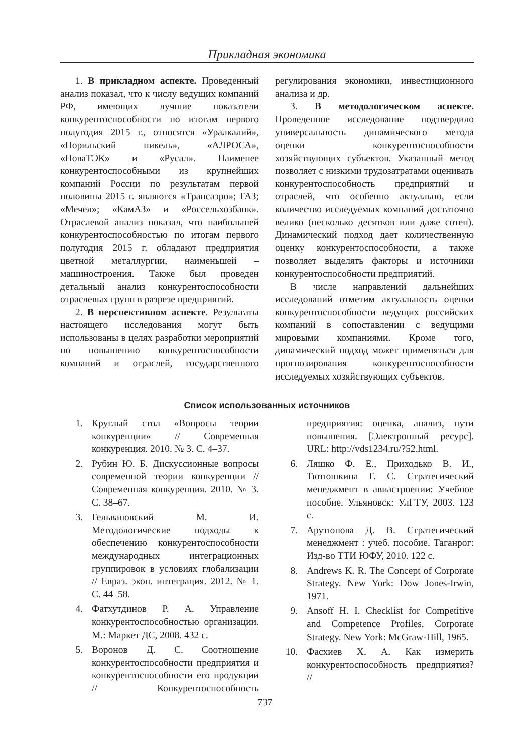Прикладная экономика
1. В прикладном аспекте. Проведенный анализ показал, что к числу ведущих компаний РФ, имеющих лучшие показатели конкурентоспособности по итогам первого полугодия 2015 г., относятся «Уралкалий», «Норильский никель», «АЛРОСА», «НоваТЭК» и «Русал». Наименее конкурентоспособными из крупнейших компаний России по результатам первой половины 2015 г. являются «Трансаэро»; ГАЗ; «Мечел»; «КамАЗ» и «Россельхозбанк». Отраслевой анализ показал, что наибольшей конкурентоспособностью по итогам первого полугодия 2015 г. обладают предприятия цветной металлургии, наименьшей – машиностроения. Также был проведен детальный анализ конкурентоспособности отраслевых групп в разрезе предприятий.
2. В перспективном аспекте. Результаты настоящего исследования могут быть использованы в целях разработки мероприятий по повышению конкурентоспособности компаний и отраслей, государственного регулирования экономики, инвестиционного анализа и др.
3. В методологическом аспекте. Проведенное исследование подтвердило универсальность динамического метода оценки конкурентоспособности хозяйствующих субъектов. Указанный метод позволяет с низкими трудозатратами оценивать конкурентоспособность предприятий и отраслей, что особенно актуально, если количество исследуемых компаний достаточно велико (несколько десятков или даже сотен). Динамический подход дает количественную оценку конкурентоспособности, а также позволяет выделять факторы и источники конкурентоспособности предприятий.
В числе направлений дальнейших исследований отметим актуальность оценки конкурентоспособности ведущих российских компаний в сопоставлении с ведущими мировыми компаниями. Кроме того, динамический подход может применяться для прогнозирования конкурентоспособности исследуемых хозяйствующих субъектов.
Список использованных источников
1. Круглый стол «Вопросы теории конкуренции» // Современная конкуренция. 2010. № 3. С. 4–37.
2. Рубин Ю. Б. Дискуссионные вопросы современной теории конкуренции // Современная конкуренция. 2010. № 3. С. 38–67.
3. Гельвановский М. И. Методологические подходы к обеспечению конкурентоспособности международных интеграционных группировок в условиях глобализации // Евраз. экон. интеграция. 2012. № 1. С. 44–58.
4. Фатхутдинов Р. А. Управление конкурентоспособностью организации. М.: Маркет ДС, 2008. 432 с.
5. Воронов Д. С. Соотношение конкурентоспособности предприятия и конкурентоспособности его продукции // Конкурентоспособность предприятия: оценка, анализ, пути повышения. [Электронный ресурс]. URL: http://vds1234.ru/?52.html.
6. Ляшко Ф. Е., Приходько В. И., Тютюшкина Г. С. Стратегический менеджмент в авиастроении: Учебное пособие. Ульяновск: УлГТУ, 2003. 123 с.
7. Арутюнова Д. В. Стратегический менеджмент : учеб. пособие. Таганрог: Изд-во ТТИ ЮФУ, 2010. 122 с.
8. Andrews K. R. The Concept of Corporate Strategy. New York: Dow Jones-Irwin, 1971.
9. Ansoff H. I. Checklist for Competitive and Competence Profiles. Corporate Strategy. New York: McGraw-Hill, 1965.
10. Фасхиев Х. А. Как измерить конкурентоспособность предприятия? //
737